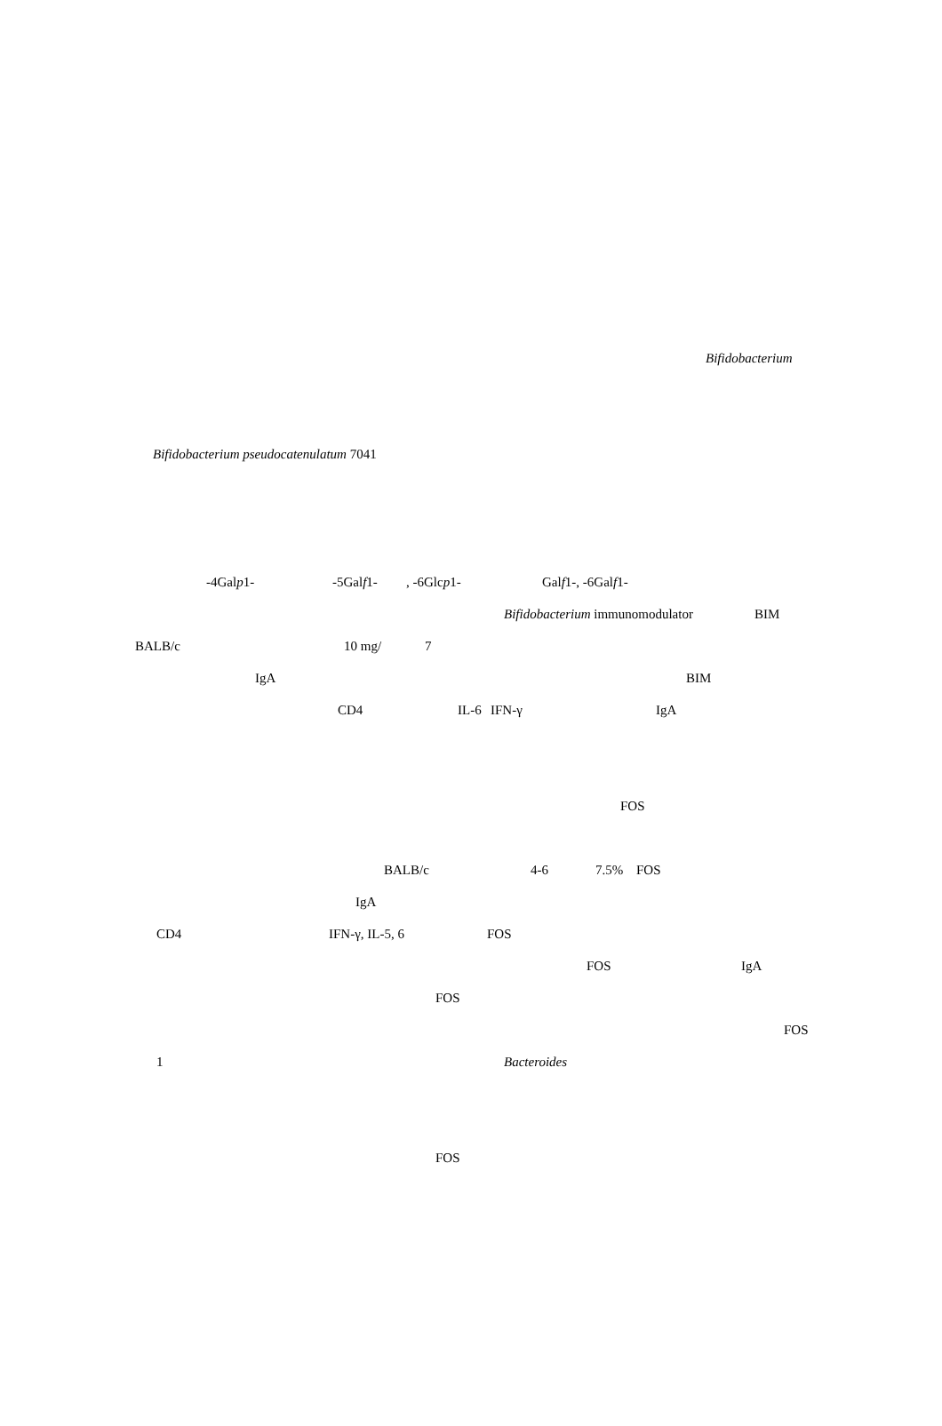Bifidobacterium
Bifidobacterium pseudocatenulatum 7041
-4Galp1- -5Galf1- , -6Glcp1- Galf1-, -6Galf1-
Bifidobacterium immunomodulator BIM
BALB/c 10 mg/ 7
IgA BIM
CD4 IL-6 IFN-γ IgA
FOS
BALB/c 4-6 7.5% FOS
IgA
CD4 IFN-γ, IL-5, 6 FOS
FOS IgA
FOS
FOS
1 Bacteroides
FOS